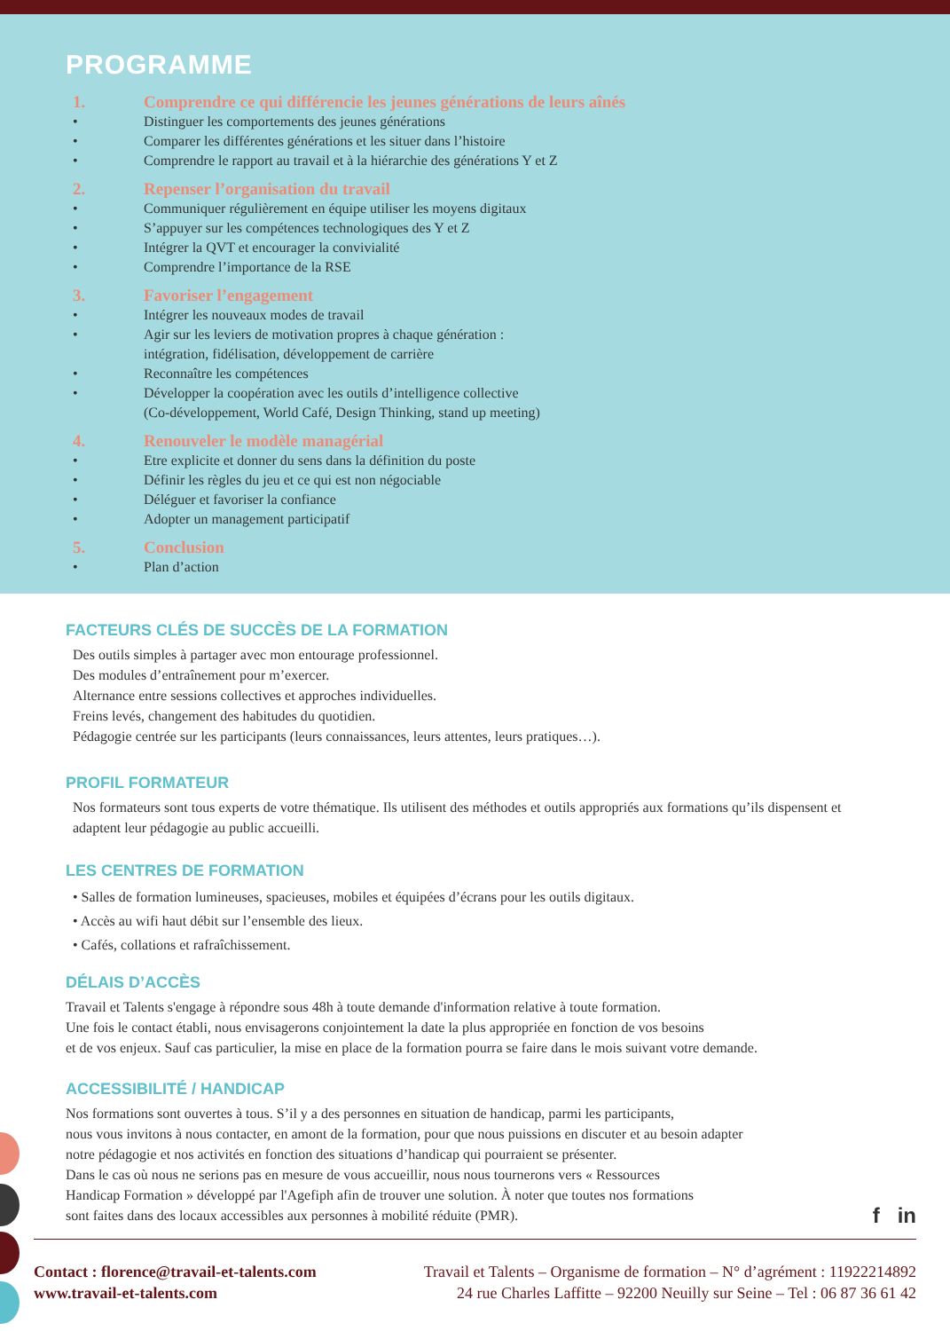PROGRAMME
1. Comprendre ce qui différencie les jeunes générations de leurs aînés
• Distinguer les comportements des jeunes générations
• Comparer les différentes générations et les situer dans l’histoire
• Comprendre le rapport au travail et à la hiérarchie des générations Y et Z
2. Repenser l’organisation du travail
• Communiquer régulièrement en équipe utiliser les moyens digitaux
• S’appuyer sur les compétences technologiques des Y et Z
• Intégrer la QVT et encourager la convivialité
• Comprendre l’importance de la RSE
3. Favoriser l’engagement
• Intégrer les nouveaux modes de travail
• Agir sur les leviers de motivation propres à chaque génération :
intégration, fidélisation, développement de carrière
• Reconnaître les compétences
• Développer la coopération avec les outils d’intelligence collective
(Co-développement, World Café, Design Thinking, stand up meeting)
4. Renouveler le modèle managérial
• Etre explicite et donner du sens dans la définition du poste
• Définir les règles du jeu et ce qui est non négociable
• Déléguer et favoriser la confiance
• Adopter un management participatif
5. Conclusion
• Plan d’action
FACTEURS CLÉS DE SUCCÈS DE LA FORMATION
Des outils simples à partager avec mon entourage professionnel.
Des modules d’entraînement pour m’exercer.
Alternance entre sessions collectives et approches individuelles.
Freins levés, changement des habitudes du quotidien.
Pédagogie centrée sur les participants (leurs connaissances, leurs attentes, leurs pratiques…).
PROFIL FORMATEUR
Nos formateurs sont tous experts de votre thématique. Ils utilisent des méthodes et outils appropriés aux formations qu’ils dispensent et adaptent leur pédagogie au public accueilli.
LES CENTRES DE FORMATION
• Salles de formation lumineuses, spacieuses, mobiles et équipées d’écrans pour les outils digitaux.
• Accès au wifi haut débit sur l’ensemble des lieux.
• Cafés, collations et rafraîchissement.
DÉLAIS D’ACCÈS
Travail et Talents s'engage à répondre sous 48h à toute demande d'information relative à toute formation.
Une fois le contact établi, nous envisagerons conjointement la date la plus appropriée en fonction de vos besoins
et de vos enjeux. Sauf cas particulier, la mise en place de la formation pourra se faire dans le mois suivant votre demande.
ACCESSIBILITÉ / HANDICAP
Nos formations sont ouvertes à tous. S’il y a des personnes en situation de handicap, parmi les participants,
nous vous invitons à nous contacter, en amont de la formation, pour que nous puissions en discuter et au besoin adapter
notre pédagogie et nos activités en fonction des situations d’handicap qui pourraient se présenter.
Dans le cas où nous ne serions pas en mesure de vous accueillir, nous nous tournerons vers « Ressources
Handicap Formation » développé par l'Agefiph afin de trouver une solution. À noter que toutes nos formations
sont faites dans des locaux accessibles aux personnes à mobilité réduite (PMR).
f in
Contact : florence@travail-et-talents.com
www.travail-et-talents.com
Travail et Talents – Organisme de formation – N° d’agrément : 11922214892
24 rue Charles Laffitte – 92200 Neuilly sur Seine – Tel : 06 87 36 61 42